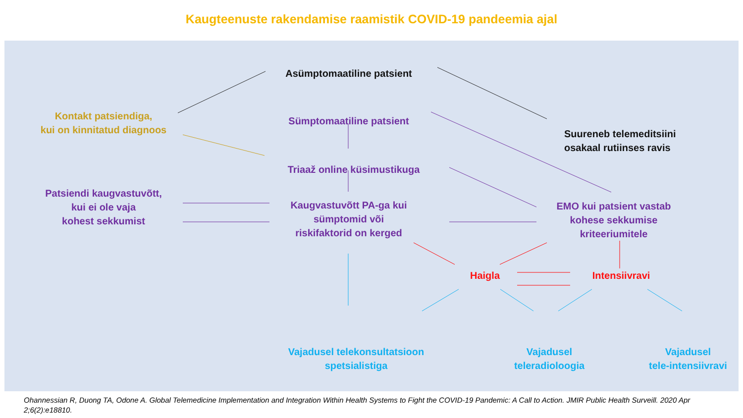Kaugteenuste rakendamise raamistik COVID-19 pandeemia ajal
Asümptomaatiline patsient
Kontakt patsiendiga,
kui on kinnitatud diagnoos
Sümptomaatiline patsient
Suureneb telemeditsiini
osakaal rutiinses ravis
Triaaž online küsimustikuga
Patsiendi kaugvastuvõtt,
kui ei ole vaja
kohest sekkumist
Kaugvastuvõtt PA-ga kui
sümptomid või
riskifaktorid on kerged
EMO kui patsient vastab
kohese sekkumise
kriteeriumitele
Haigla
Intensiivravi
Vajadusel telekonsultatsioon
spetsialistiga
Vajadusel
teleradioloogia
Vajadusel
tele-intensiivravi
Ohannessian R, Duong TA, Odone A. Global Telemedicine Implementation and Integration Within Health Systems to Fight the COVID-19 Pandemic: A Call to Action. JMIR Public Health Surveill. 2020 Apr 2;6(2):e18810.